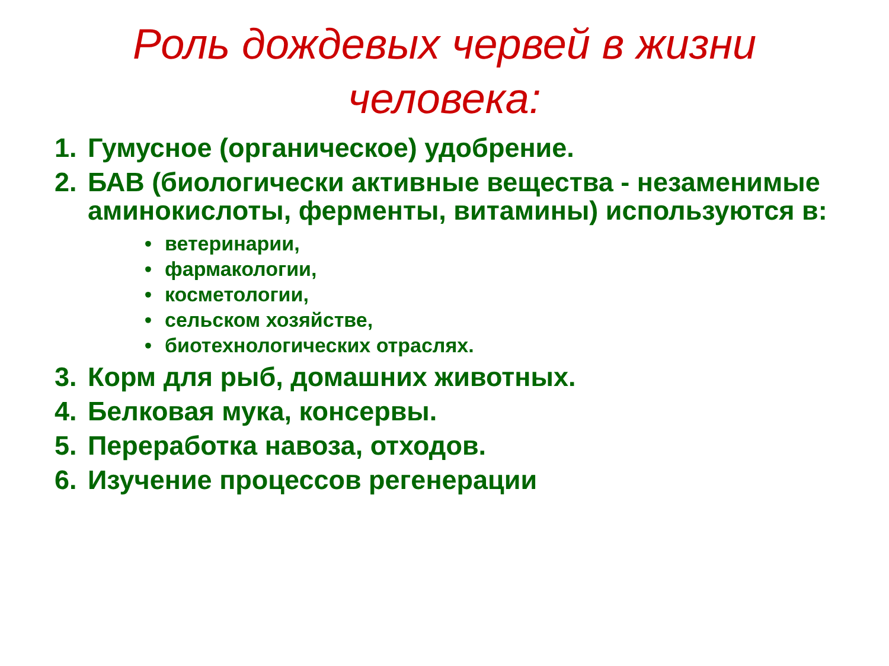Роль дождевых червей в жизни человека:
1. Гумусное (органическое) удобрение.
2. БАВ (биологически активные вещества - незаменимые аминокислоты, ферменты, витамины) используются в:
• ветеринарии,
• фармакологии,
• косметологии,
• сельском хозяйстве,
• биотехнологических отраслях.
3. Корм для рыб, домашних животных.
4. Белковая мука, консервы.
5. Переработка навоза, отходов.
6. Изучение процессов регенерации